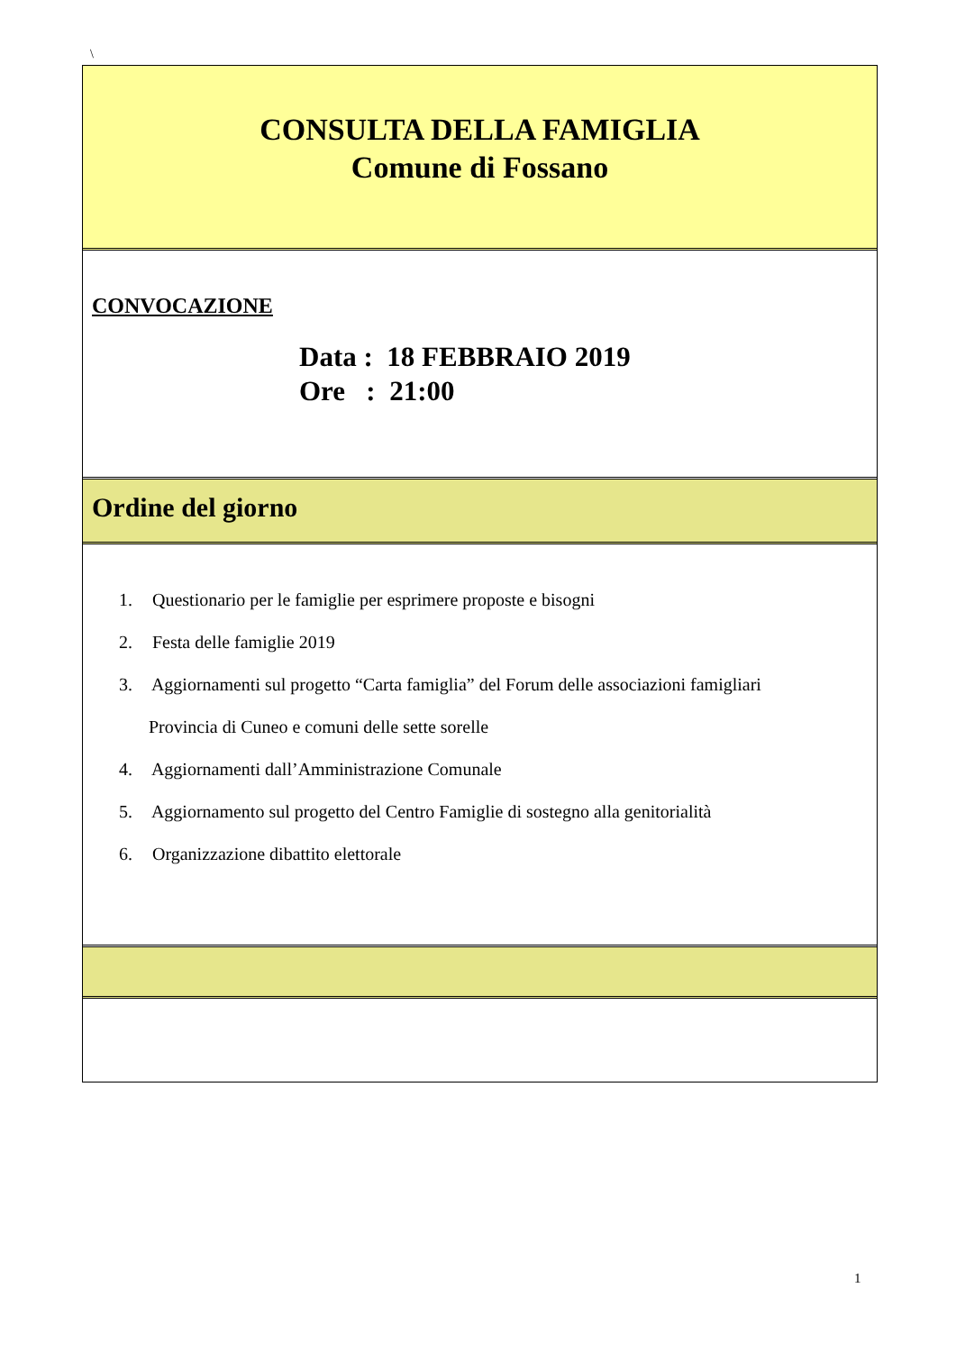\
CONSULTA DELLA FAMIGLIA
Comune di Fossano
CONVOCAZIONE
Data : 18 FEBBRAIO 2019
Ore : 21:00
Ordine del giorno
1. Questionario per le famiglie per esprimere proposte e bisogni
2. Festa delle famiglie 2019
3. Aggiornamenti sul progetto “Carta famiglia” del Forum delle associazioni famigliari
Provincia di Cuneo e comuni delle sette sorelle
4. Aggiornamenti dall’Amministrazione Comunale
5. Aggiornamento sul progetto del Centro Famiglie di sostegno alla genitorialità
6. Organizzazione dibattito elettorale
1